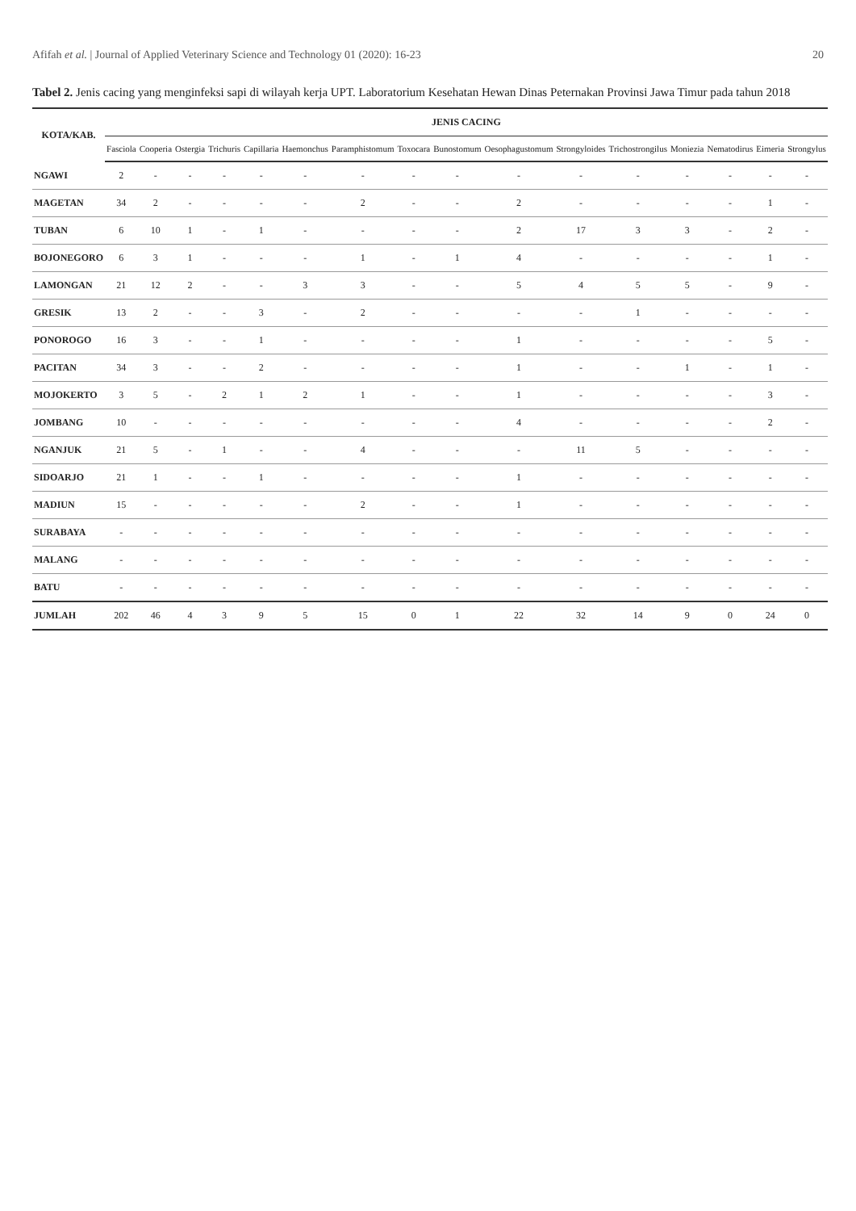Afifah et al. | Journal of Applied Veterinary Science and Technology 01 (2020): 16-23 20
Tabel 2. Jenis cacing yang menginfeksi sapi di wilayah kerja UPT. Laboratorium Kesehatan Hewan Dinas Peternakan Provinsi Jawa Timur pada tahun 2018
| KOTA/KAB. | JENIS CACING | | | | | | | | | | | | | | | |
| --- | --- | --- | --- | --- | --- | --- | --- | --- | --- | --- | --- | --- | --- | --- | --- | --- |
| | Fasciola | Cooperia | Ostergia | Trichuris | Capillaria | Haemonchus | Paramphistomum | Toxocara | Bunostomum | Oesophagustomum | Strongyloides | Trichostrongilus | Moniezia | Nematodirus | Eimeria | Strongylus |
| NGAWI | 2 | - | - | - | - | - | - | - | - | - | - | - | - | - | - | - |
| MAGETAN | 34 | 2 | - | - | - | - | 2 | - | - | 2 | - | - | - | - | 1 | - |
| TUBAN | 6 | 10 | 1 | - | 1 | - | - | - | - | 2 | 17 | 3 | 3 | - | 2 | - |
| BOJONEGORO | 6 | 3 | 1 | - | - | - | 1 | - | 1 | 4 | - | - | - | - | 1 | - |
| LAMONGAN | 21 | 12 | 2 | - | - | 3 | 3 | - | - | 5 | 4 | 5 | 5 | - | 9 | - |
| GRESIK | 13 | 2 | - | - | 3 | - | 2 | - | - | - | - | 1 | - | - | - | - |
| PONOROGO | 16 | 3 | - | - | 1 | - | - | - | - | 1 | - | - | - | - | 5 | - |
| PACITAN | 34 | 3 | - | - | 2 | - | - | - | - | 1 | - | - | 1 | - | 1 | - |
| MOJOKERTO | 3 | 5 | - | 2 | 1 | 2 | 1 | - | - | 1 | - | - | - | - | 3 | - |
| JOMBANG | 10 | - | - | - | - | - | - | - | - | 4 | - | - | - | - | 2 | - |
| NGANJUK | 21 | 5 | - | 1 | - | - | 4 | - | - | - | 11 | 5 | - | - | - | - |
| SIDOARJO | 21 | 1 | - | - | 1 | - | - | - | - | 1 | - | - | - | - | - | - |
| MADIUN | 15 | - | - | - | - | - | 2 | - | - | 1 | - | - | - | - | - | - |
| SURABAYA | - | - | - | - | - | - | - | - | - | - | - | - | - | - | - | - |
| MALANG | - | - | - | - | - | - | - | - | - | - | - | - | - | - | - | - |
| BATU | - | - | - | - | - | - | - | - | - | - | - | - | - | - | - | - |
| JUMLAH | 202 | 46 | 4 | 3 | 9 | 5 | 15 | 0 | 1 | 22 | 32 | 14 | 9 | 0 | 24 | 0 |